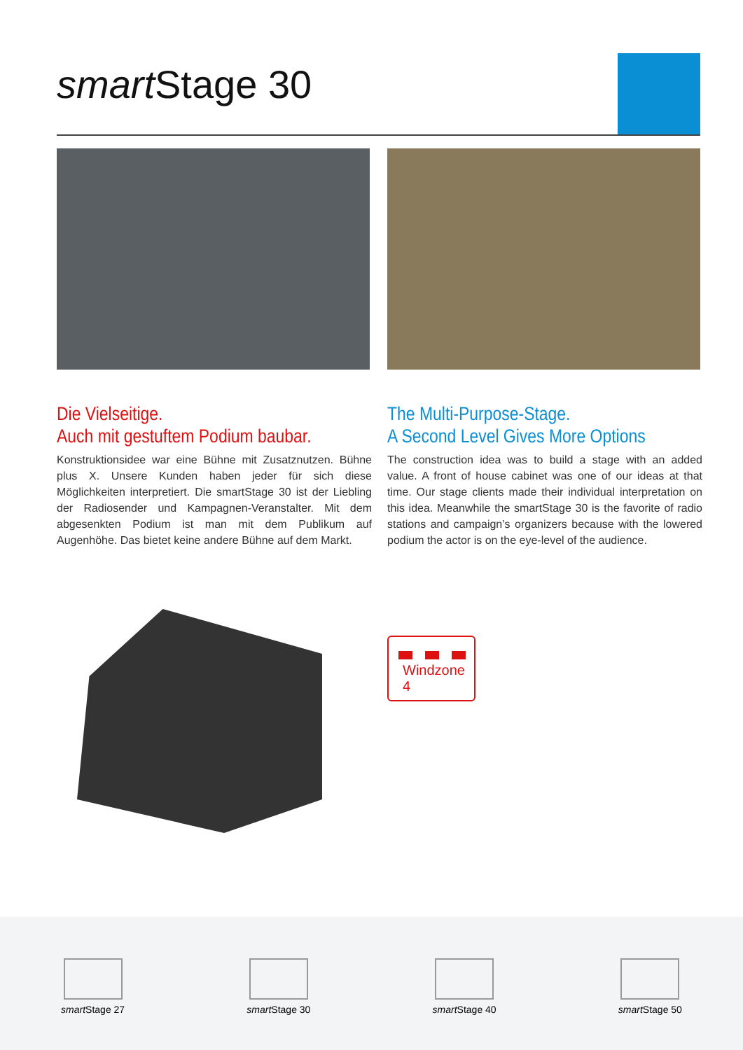smart Stage 30
Die Vielseitige.
Auch mit gestuftem Podium baubar.
Konstruktionsidee war eine Bühne mit Zusatznutzen. Bühne plus X. Unsere Kunden haben jeder für sich diese Möglichkeiten interpretiert. Die smartStage 30 ist der Liebling der Radiosender und Kampagnen-Veranstalter. Mit dem abgesenkten Podium ist man mit dem Publikum auf Augenhöhe. Das bietet keine andere Bühne auf dem Markt.
The Multi-Purpose-Stage.
A Second Level Gives More Options
The construction idea was to build a stage with an added value. A front of house cabinet was one of our ideas at that time. Our stage clients made their individual interpretation on this idea. Meanwhile the smartStage 30 is the favorite of radio stations and campaign’s organizers because with the lowered podium the actor is on the eye-level of the audience.
Windzone 4
smart Stage 27
smart Stage 30
smart Stage 40
smart Stage 50